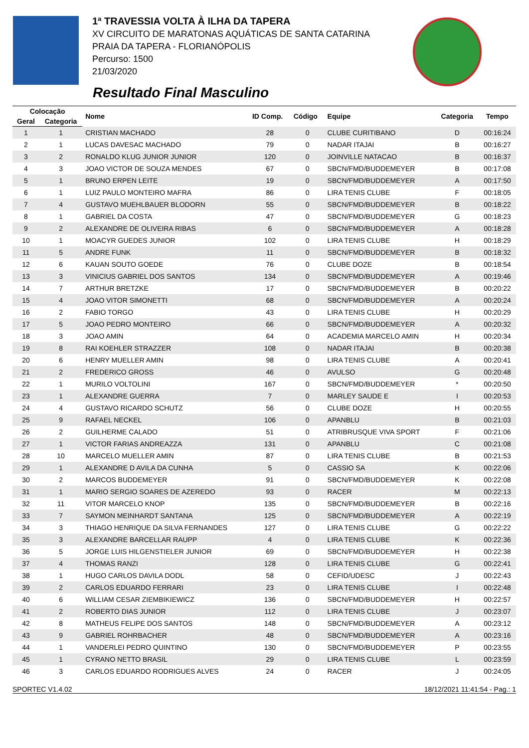1ª TRAVESSIA VOLTA À ILHA DA TAPERA
XV CIRCUITO DE MARATONAS AQUÁTICAS DE SANTA CATARINA
PRAIA DA TAPERA - FLORIANÓPOLIS
Percurso: 1500
21/03/2020
Resultado Final Masculino
| Colocação | | Nome | ID Comp. | Código | Equipe | Categoria | Tempo |
| --- | --- | --- | --- | --- | --- | --- | --- |
| Geral | Categoria | | | | | | |
| 1 | 1 | CRISTIAN MACHADO | 28 | 0 | CLUBE CURITIBANO | D | 00:16:24 |
| 2 | 1 | LUCAS DAVESAC MACHADO | 79 | 0 | NADAR ITAJAI | B | 00:16:27 |
| 3 | 2 | RONALDO KLUG JUNIOR JUNIOR | 120 | 0 | JOINVILLE NATACAO | B | 00:16:37 |
| 4 | 3 | JOAO VICTOR DE SOUZA MENDES | 67 | 0 | SBCN/FMD/BUDDEMEYER | B | 00:17:08 |
| 5 | 1 | BRUNO ERPEN LEITE | 19 | 0 | SBCN/FMD/BUDDEMEYER | A | 00:17:50 |
| 6 | 1 | LUIZ PAULO MONTEIRO MAFRA | 86 | 0 | LIRA TENIS CLUBE | F | 00:18:05 |
| 7 | 4 | GUSTAVO MUEHLBAUER BLODORN | 55 | 0 | SBCN/FMD/BUDDEMEYER | B | 00:18:22 |
| 8 | 1 | GABRIEL DA COSTA | 47 | 0 | SBCN/FMD/BUDDEMEYER | G | 00:18:23 |
| 9 | 2 | ALEXANDRE DE OLIVEIRA RIBAS | 6 | 0 | SBCN/FMD/BUDDEMEYER | A | 00:18:28 |
| 10 | 1 | MOACYR GUEDES JUNIOR | 102 | 0 | LIRA TENIS CLUBE | H | 00:18:29 |
| 11 | 5 | ANDRE FUNK | 11 | 0 | SBCN/FMD/BUDDEMEYER | B | 00:18:32 |
| 12 | 6 | KAUAN SOUTO GOEDE | 76 | 0 | CLUBE DOZE | B | 00:18:54 |
| 13 | 3 | VINICIUS GABRIEL DOS SANTOS | 134 | 0 | SBCN/FMD/BUDDEMEYER | A | 00:19:46 |
| 14 | 7 | ARTHUR BRETZKE | 17 | 0 | SBCN/FMD/BUDDEMEYER | B | 00:20:22 |
| 15 | 4 | JOAO VITOR SIMONETTI | 68 | 0 | SBCN/FMD/BUDDEMEYER | A | 00:20:24 |
| 16 | 2 | FABIO TORGO | 43 | 0 | LIRA TENIS CLUBE | H | 00:20:29 |
| 17 | 5 | JOAO PEDRO MONTEIRO | 66 | 0 | SBCN/FMD/BUDDEMEYER | A | 00:20:32 |
| 18 | 3 | JOAO AMIN | 64 | 0 | ACADEMIA MARCELO AMIN | H | 00:20:34 |
| 19 | 8 | RAI KOEHLER STRAZZER | 108 | 0 | NADAR ITAJAI | B | 00:20:38 |
| 20 | 6 | HENRY MUELLER AMIN | 98 | 0 | LIRA TENIS CLUBE | A | 00:20:41 |
| 21 | 2 | FREDERICO GROSS | 46 | 0 | AVULSO | G | 00:20:48 |
| 22 | 1 | MURILO VOLTOLINI | 167 | 0 | SBCN/FMD/BUDDEMEYER | * | 00:20:50 |
| 23 | 1 | ALEXANDRE GUERRA | 7 | 0 | MARLEY SAUDE E | I | 00:20:53 |
| 24 | 4 | GUSTAVO RICARDO SCHUTZ | 56 | 0 | CLUBE DOZE | H | 00:20:55 |
| 25 | 9 | RAFAEL NECKEL | 106 | 0 | APANBLU | B | 00:21:03 |
| 26 | 2 | GUILHERME CALADO | 51 | 0 | ATRIBRUSQUE VIVA SPORT | F | 00:21:06 |
| 27 | 1 | VICTOR FARIAS ANDREAZZA | 131 | 0 | APANBLU | C | 00:21:08 |
| 28 | 10 | MARCELO MUELLER AMIN | 87 | 0 | LIRA TENIS CLUBE | B | 00:21:53 |
| 29 | 1 | ALEXANDRE D AVILA DA CUNHA | 5 | 0 | CASSIO SA | K | 00:22:06 |
| 30 | 2 | MARCOS BUDDEMEYER | 91 | 0 | SBCN/FMD/BUDDEMEYER | K | 00:22:08 |
| 31 | 1 | MARIO SERGIO SOARES DE AZEREDO | 93 | 0 | RACER | M | 00:22:13 |
| 32 | 11 | VITOR MARCELO KNOP | 135 | 0 | SBCN/FMD/BUDDEMEYER | B | 00:22:16 |
| 33 | 7 | SAYMON MEINHARDT SANTANA | 125 | 0 | SBCN/FMD/BUDDEMEYER | A | 00:22:19 |
| 34 | 3 | THIAGO HENRIQUE DA SILVA FERNANDES | 127 | 0 | LIRA TENIS CLUBE | G | 00:22:22 |
| 35 | 3 | ALEXANDRE BARCELLAR RAUPP | 4 | 0 | LIRA TENIS CLUBE | K | 00:22:36 |
| 36 | 5 | JORGE LUIS HILGENSTIELER JUNIOR | 69 | 0 | SBCN/FMD/BUDDEMEYER | H | 00:22:38 |
| 37 | 4 | THOMAS RANZI | 128 | 0 | LIRA TENIS CLUBE | G | 00:22:41 |
| 38 | 1 | HUGO CARLOS DAVILA DODL | 58 | 0 | CEFID/UDESC | J | 00:22:43 |
| 39 | 2 | CARLOS EDUARDO FERRARI | 23 | 0 | LIRA TENIS CLUBE | I | 00:22:48 |
| 40 | 6 | WILLIAM CESAR ZIEMBIKIEWICZ | 136 | 0 | SBCN/FMD/BUDDEMEYER | H | 00:22:57 |
| 41 | 2 | ROBERTO DIAS JUNIOR | 112 | 0 | LIRA TENIS CLUBE | J | 00:23:07 |
| 42 | 8 | MATHEUS FELIPE DOS SANTOS | 148 | 0 | SBCN/FMD/BUDDEMEYER | A | 00:23:12 |
| 43 | 9 | GABRIEL ROHRBACHER | 48 | 0 | SBCN/FMD/BUDDEMEYER | A | 00:23:16 |
| 44 | 1 | VANDERLEI PEDRO QUINTINO | 130 | 0 | SBCN/FMD/BUDDEMEYER | P | 00:23:55 |
| 45 | 1 | CYRANO NETTO BRASIL | 29 | 0 | LIRA TENIS CLUBE | L | 00:23:59 |
| 46 | 3 | CARLOS EDUARDO RODRIGUES ALVES | 24 | 0 | RACER | J | 00:24:05 |
SPORTEC V1.4.02 18/12/2021 11:41:54 - Pag.: 1